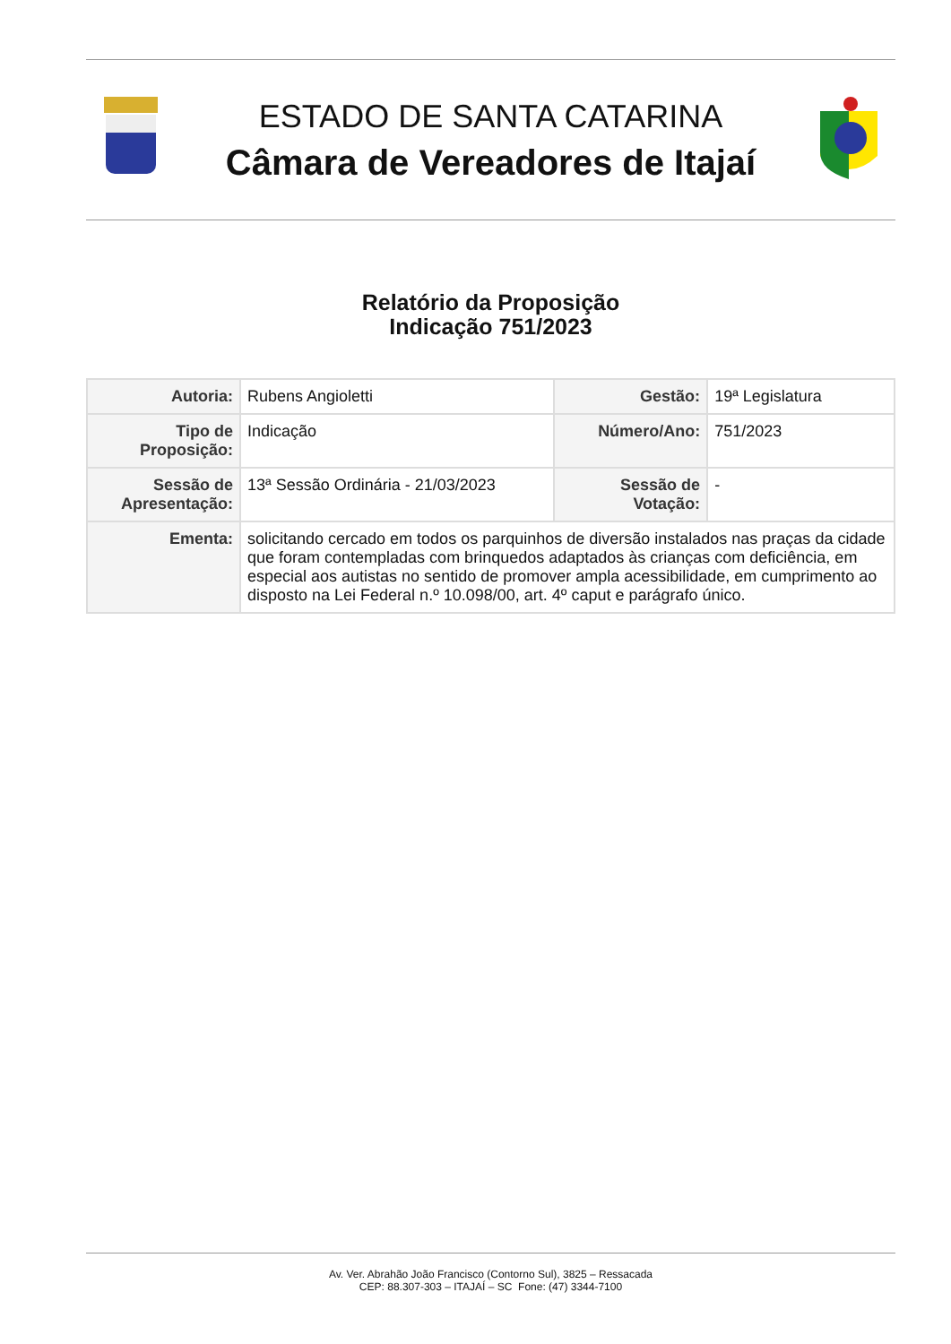ESTADO DE SANTA CATARINA
Câmara de Vereadores de Itajaí
Relatório da Proposição
Indicação 751/2023
| Autoria: | Rubens Angioletti | Gestão: | 19ª Legislatura |
| Tipo de Proposição: | Indicação | Número/Ano: | 751/2023 |
| Sessão de Apresentação: | 13ª Sessão Ordinária - 21/03/2023 | Sessão de Votação: | - |
| Ementa: | solicitando cercado em todos os parquinhos de diversão instalados nas praças da cidade que foram contempladas com brinquedos adaptados às crianças com deficiência, em especial aos autistas no sentido de promover ampla acessibilidade, em cumprimento ao disposto na Lei Federal n.º 10.098/00, art. 4º caput e parágrafo único. | | |
Av. Ver. Abrahão João Francisco (Contorno Sul), 3825 – Ressacada
CEP: 88.307-303 – ITAJAÍ – SC Fone: (47) 3344-7100